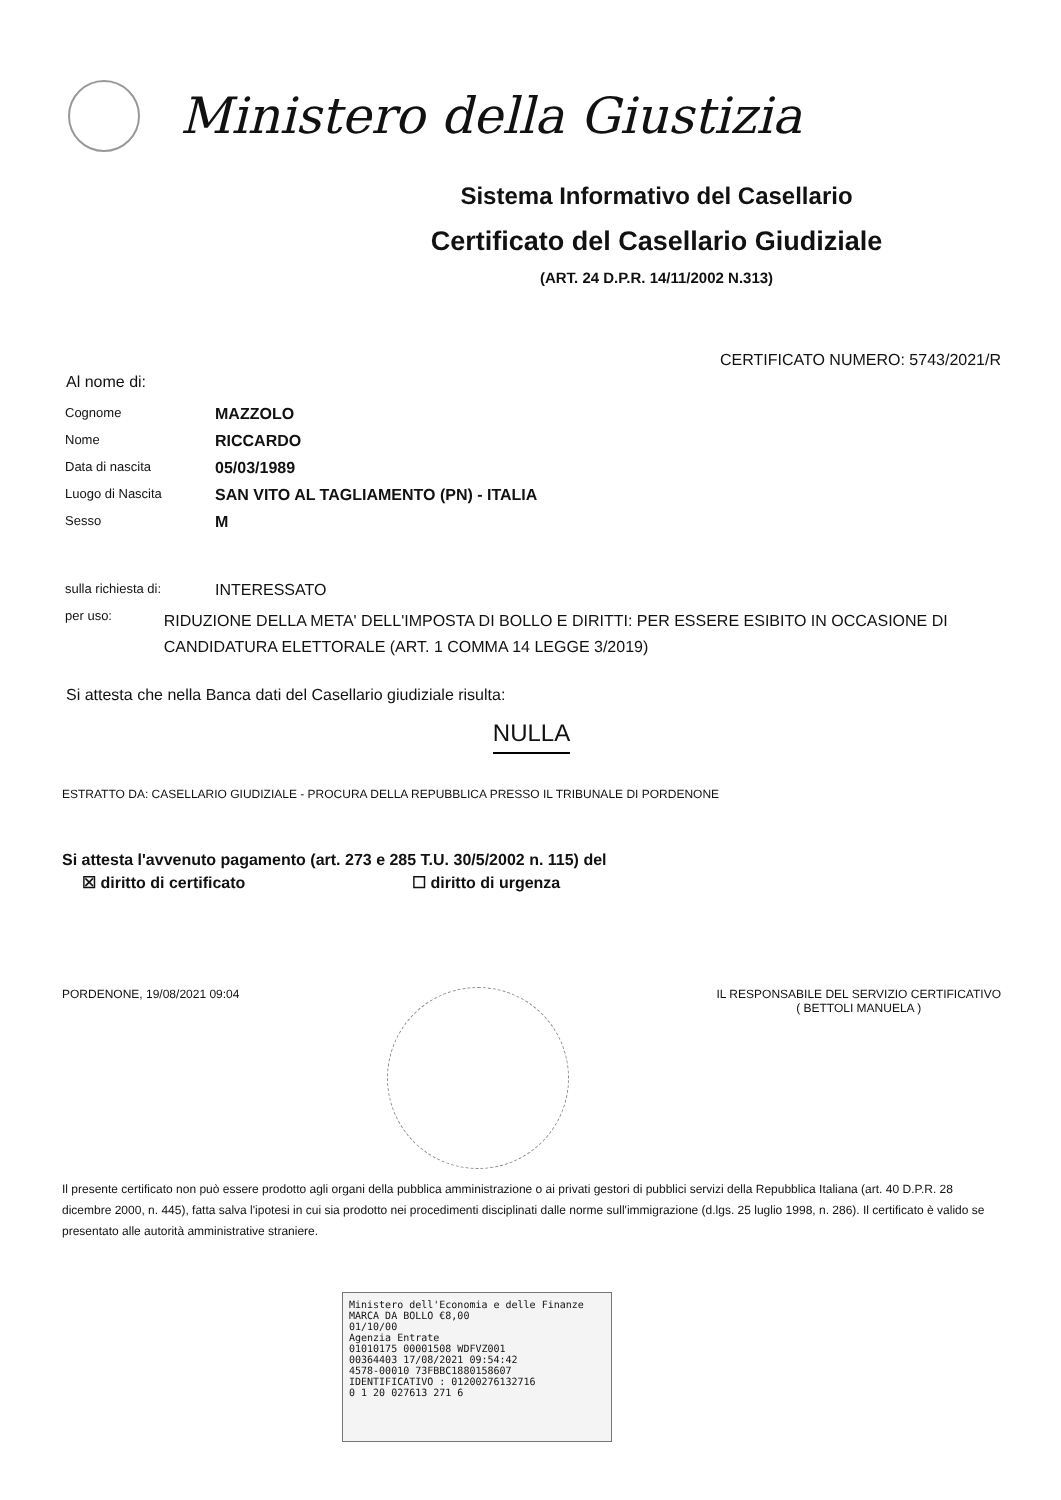Ministero della Giustizia
Sistema Informativo del Casellario
Certificato del Casellario Giudiziale
(ART. 24 D.P.R. 14/11/2002 N.313)
CERTIFICATO NUMERO: 5743/2021/R
Al nome di:
Cognome
MAZZOLO
Nome
RICCARDO
Data di nascita
05/03/1989
Luogo di Nascita
SAN VITO AL TAGLIAMENTO (PN) - ITALIA
Sesso
M
sulla richiesta di:
INTERESSATO
per uso:
RIDUZIONE DELLA META' DELL'IMPOSTA DI BOLLO E DIRITTI: PER ESSERE ESIBITO IN OCCASIONE DI CANDIDATURA ELETTORALE (ART. 1 COMMA 14 LEGGE 3/2019)
Si attesta che nella Banca dati del Casellario giudiziale risulta:
NULLA
ESTRATTO DA: CASELLARIO GIUDIZIALE - PROCURA DELLA REPUBBLICA PRESSO IL TRIBUNALE DI PORDENONE
Si attesta l'avvenuto pagamento (art. 273 e 285 T.U. 30/5/2002 n. 115) del
☒ diritto di certificato ☐ diritto di urgenza
PORDENONE, 19/08/2021 09:04 IL RESPONSABILE DEL SERVIZIO CERTIFICATIVO
( BETTOLI MANUELA )
Il presente certificato non può essere prodotto agli organi della pubblica amministrazione o ai privati gestori di pubblici servizi della Repubblica Italiana (art. 40 D.P.R. 28 dicembre 2000, n. 445), fatta salva l'ipotesi in cui sia prodotto nei procedimenti disciplinati dalle norme sull'immigrazione (d.lgs. 25 luglio 1998, n. 286). Il certificato è valido se presentato alle autorità amministrative straniere.
Ministero dell'Economia e delle Finanze MARCA DA BOLLO €8,00
01/10/00
Agenzia Entrate
01010175 00001508 WDFVZ001
00364403 17/08/2021 09:54:42
4578-00010 73FBBC1880158607
IDENTIFICATIVO : 01200276132716
0 1 20 027613 271 6